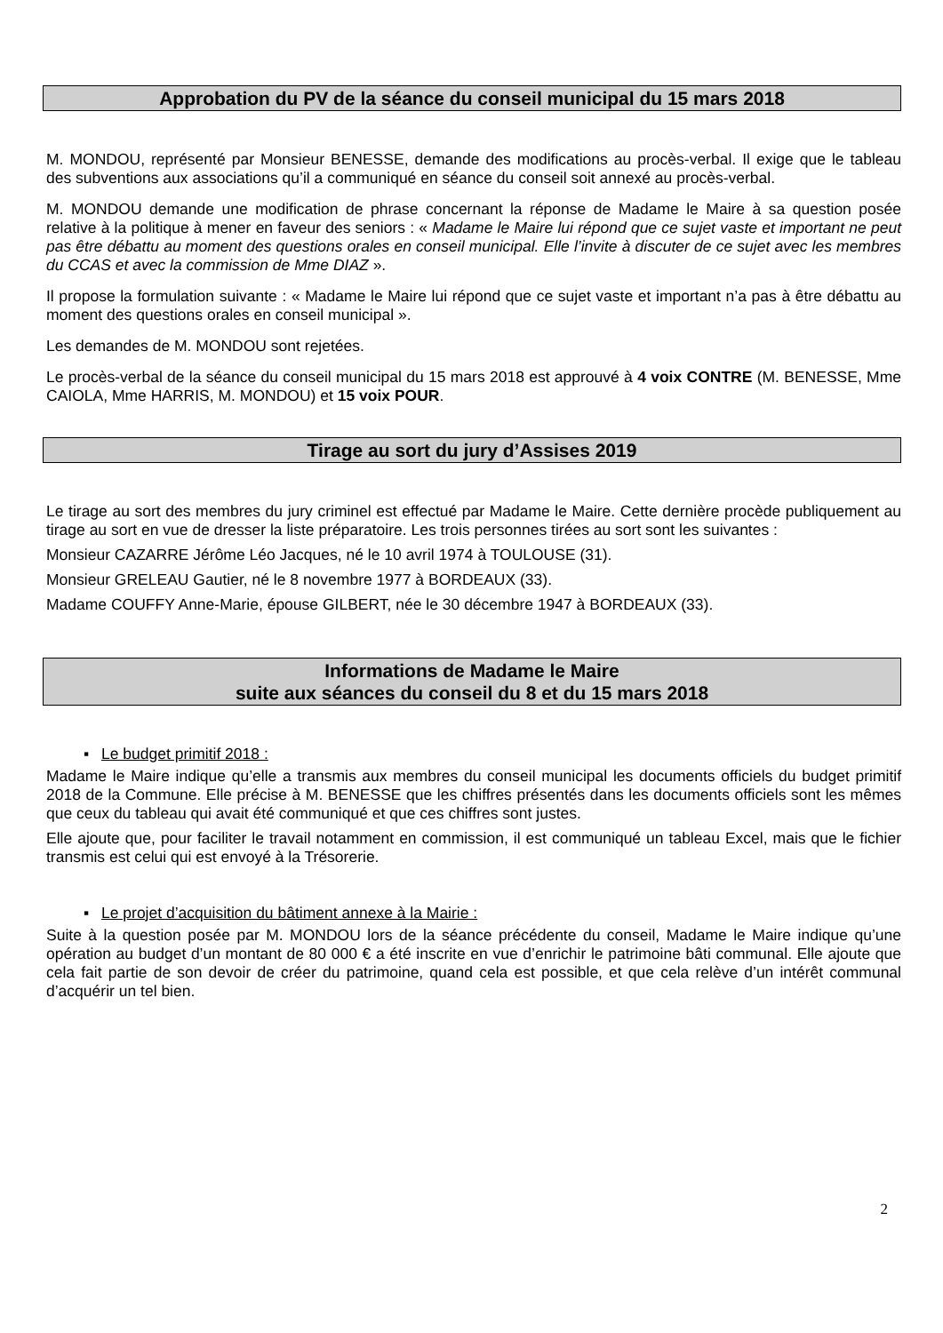Approbation du PV de la séance du conseil municipal du 15 mars 2018
M. MONDOU, représenté par Monsieur BENESSE, demande des modifications au procès-verbal. Il exige que le tableau des subventions aux associations qu’il a communiqué en séance du conseil soit annexé au procès-verbal.
M. MONDOU demande une modification de phrase concernant la réponse de Madame le Maire à sa question posée relative à la politique à mener en faveur des seniors : « Madame le Maire lui répond que ce sujet vaste et important ne peut pas être débattu au moment des questions orales en conseil municipal. Elle l’invite à discuter de ce sujet avec les membres du CCAS et avec la commission de Mme DIAZ ».
Il propose la formulation suivante : « Madame le Maire lui répond que ce sujet vaste et important n’a pas à être débattu au moment des questions orales en conseil municipal ».
Les demandes de M. MONDOU sont rejetées.
Le procès-verbal de la séance du conseil municipal du 15 mars 2018 est approuvé à 4 voix CONTRE (M. BENESSE, Mme CAIOLA, Mme HARRIS, M. MONDOU) et 15 voix POUR.
Tirage au sort du jury d’Assises 2019
Le tirage au sort des membres du jury criminel est effectué par Madame le Maire. Cette dernière procède publiquement au tirage au sort en vue de dresser la liste préparatoire. Les trois personnes tirées au sort sont les suivantes :
Monsieur CAZARRE Jérôme Léo Jacques, né le 10 avril 1974 à TOULOUSE (31).
Monsieur GRELEAU Gautier, né le 8 novembre 1977 à BORDEAUX (33).
Madame COUFFY Anne-Marie, épouse GILBERT, née le 30 décembre 1947 à BORDEAUX (33).
Informations de Madame le Maire
suite aux séances du conseil du 8 et du 15 mars 2018
▪ Le budget primitif 2018 :
Madame le Maire indique qu’elle a transmis aux membres du conseil municipal les documents officiels du budget primitif 2018 de la Commune. Elle précise à M. BENESSE que les chiffres présentés dans les documents officiels sont les mêmes que ceux du tableau qui avait été communiqué et que ces chiffres sont justes.
Elle ajoute que, pour faciliter le travail notamment en commission, il est communiqué un tableau Excel, mais que le fichier transmis est celui qui est envoyé à la Trésorerie.
▪ Le projet d’acquisition du bâtiment annexe à la Mairie :
Suite à la question posée par M. MONDOU lors de la séance précédente du conseil, Madame le Maire indique qu’une opération au budget d’un montant de 80 000 € a été inscrite en vue d’enrichir le patrimoine bâti communal. Elle ajoute que cela fait partie de son devoir de créer du patrimoine, quand cela est possible, et que cela relève d’un intérêt communal d’acquérir un tel bien.
2